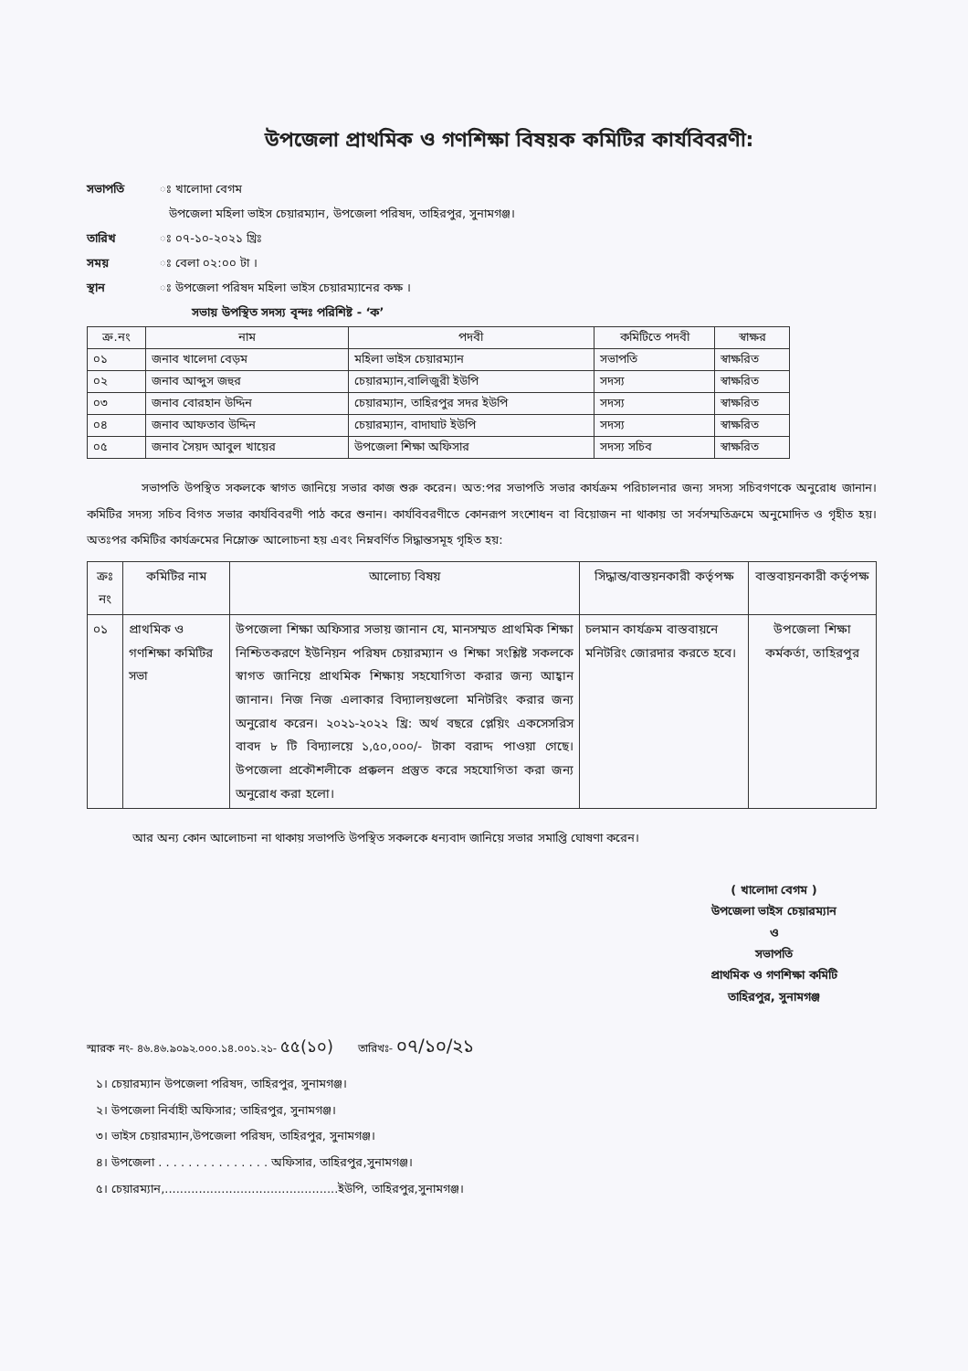উপজেলা প্রাথমিক ও গণশিক্ষা বিষয়ক কমিটির কার্যবিবরণী:
সভাপতি ঃ খালোদা বেগম
উপজেলা মহিলা ভাইস চেয়ারম্যান, উপজেলা পরিষদ, তাহিরপুর, সুনামগঞ্জ।
তারিখ ঃ ০৭-১০-২০২১ খ্রিঃ
সময় ঃ বেলা ০২:০০ টা ।
স্থান ঃ উপজেলা পরিষদ মহিলা ভাইস চেয়ারম্যানের কক্ষ ।
সভায় উপস্থিত সদস্য বৃন্দঃ পরিশিষ্ট - ‘ক’
| ক্র.নং | নাম | পদবী | কমিটিতে পদবী | স্বাক্ষর |
| --- | --- | --- | --- | --- |
| ০১ | জনাব খালেদা বেড়ম | মহিলা ভাইস চেয়ারম্যান | সভাপতি | স্বাক্ষরিত |
| ০২ | জনাব আব্দুস জহুর | চেয়ারম্যান,বালিজুরী ইউপি | সদস্য | স্বাক্ষরিত |
| ০৩ | জনাব বোরহান উদ্দিন | চেয়ারম্যান, তাহিরপুর সদর ইউপি | সদস্য | স্বাক্ষরিত |
| ০৪ | জনাব আফতাব উদ্দিন | চেয়ারম্যান, বাদাঘাট ইউপি | সদস্য | স্বাক্ষরিত |
| ০৫ | জনাব সৈয়দ আবুল খায়ের | উপজেলা শিক্ষা অফিসার | সদস্য সচিব | স্বাক্ষরিত |
সভাপতি উপস্থিত সকলকে স্বাগত জানিয়ে সভার কাজ শুরু করেন। অত:পর সভাপতি সভার কার্যক্রম পরিচালনার জন্য সদস্য সচিবগণকে অনুরোধ জানান। কমিটির সদস্য সচিব বিগত সভার কার্যবিবরণী পাঠ করে শুনান। কার্যবিবরণীতে কোনরূপ সংশোধন বা বিয়োজন না থাকায় তা সর্বসম্মতিক্রমে অনুমোদিত ও গৃহীত হয়। অতঃপর কমিটির কার্যক্রমের নিম্লোক্ত আলোচনা হয় এবং নিম্নবর্ণিত সিদ্ধান্তসমূহ গৃহিত হয়:
| ক্রঃ নং | কমিটির নাম | আলোচ্য বিষয় | সিদ্ধান্ত/বাস্তয়নকারী কর্তৃপক্ষ | বাস্তবায়নকারী কর্তৃপক্ষ |
| --- | --- | --- | --- | --- |
| ০১ | প্রাথমিক ও গণশিক্ষা কমিটির সভা | উপজেলা শিক্ষা অফিসার সভায় জানান যে, মানসম্মত প্রাথমিক শিক্ষা নিশ্চিতকরণে ইউনিয়ন পরিষদ চেয়ারম্যান ও শিক্ষা সংশ্লিষ্ট সকলকে স্বাগত জানিয়ে প্রাথমিক শিক্ষায় সহযোগিতা করার জন্য আহ্বান জানান। নিজ নিজ এলাকার বিদ্যালয়গুলো মনিটরিং করার জন্য অনুরোধ করেন। ২০২১-২০২২ খ্রি: অর্থ বছরে প্লেয়িং একসেসরিস বাবদ ৮ টি বিদ্যালয়ে ১,৫০,০০০/- টাকা বরাদ্দ পাওয়া গেছে। উপজেলা প্রকৌশলীকে প্রক্কলন প্রস্তুত করে সহযোগিতা করা জন্য অনুরোধ করা হলো। | চলমান কার্যক্রম বাস্তবায়নে মনিটরিং জোরদার করতে হবে। | উপজেলা শিক্ষা কর্মকর্তা, তাহিরপুর |
আর অন্য কোন আলোচনা না থাকায় সভাপতি উপস্থিত সকলকে ধন্যবাদ জানিয়ে সভার সমাপ্তি ঘোষণা করেন।
( খালোদা বেগম )
উপজেলা ভাইস চেয়ারম্যান
ও
সভাপতি
প্রাথমিক ও গণশিক্ষা কমিটি
তাহিরপুর, সুনামগঞ্জ
স্মারক নং- ৪৬.৪৬.৯০৯২.০০০.১৪.০০১.২১- ৫৫(১০) তারিখঃ- ০৭/১০/২১
১। চেয়ারম্যান উপজেলা পরিষদ, তাহিরপুর, সুনামগঞ্জ।
২। উপজেলা নির্বাহী অফিসার; তাহিরপুর, সুনামগঞ্জ।
৩। ভাইস চেয়ারম্যান,উপজেলা পরিষদ, তাহিরপুর, সুনামগঞ্জ।
৪। উপজেলা . . . . . . . . . . . . . . . অফিসার, তাহিরপুর,সুনামগঞ্জ।
৫। চেয়ারম্যান,..............................................ইউপি, তাহিরপুর,সুনামগঞ্জ।